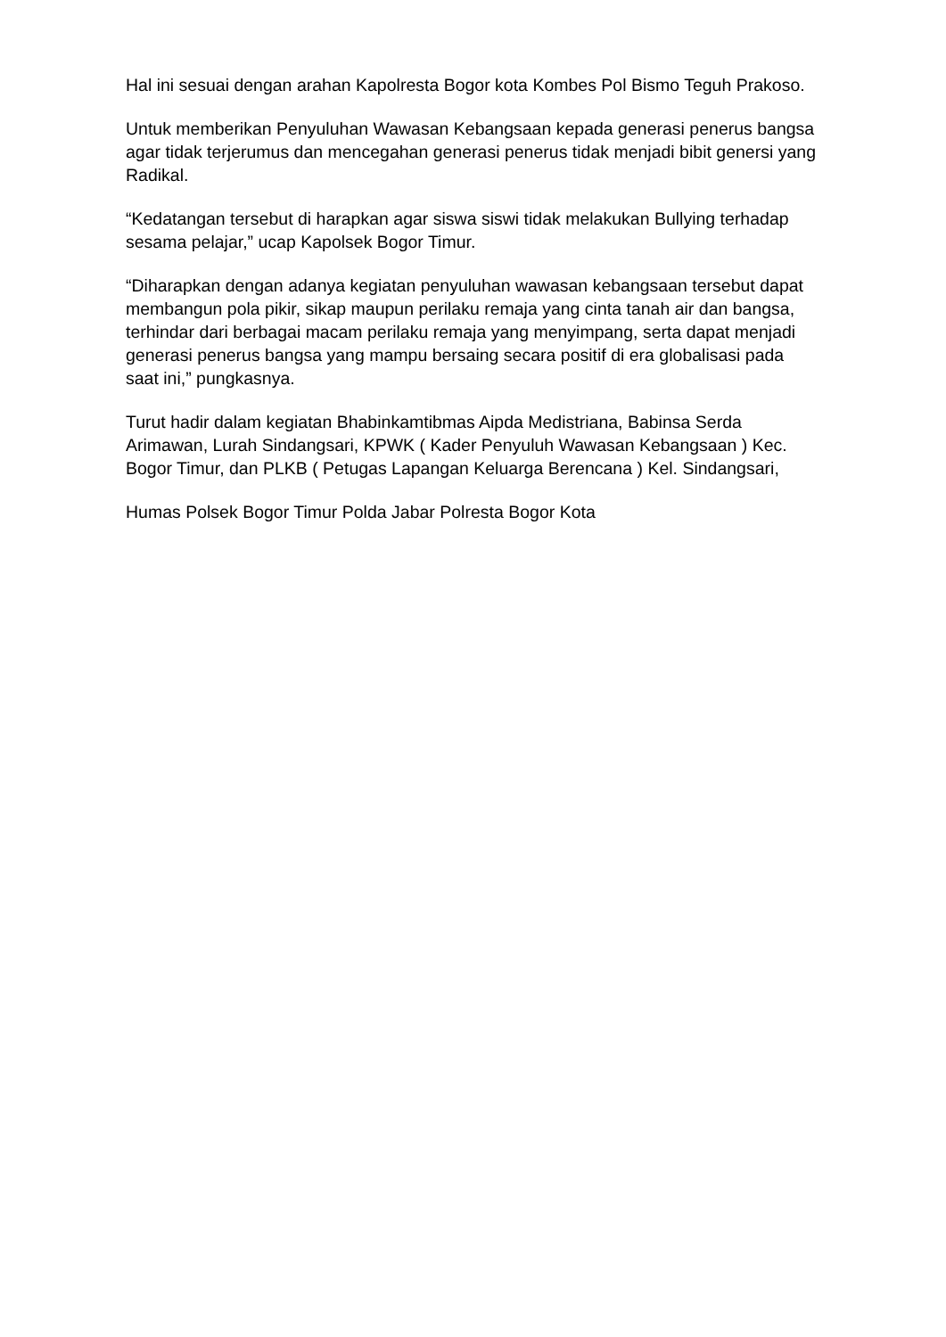Hal ini sesuai dengan arahan Kapolresta Bogor kota Kombes Pol Bismo Teguh Prakoso.
Untuk memberikan Penyuluhan Wawasan Kebangsaan kepada generasi penerus bangsa agar tidak terjerumus dan mencegahan generasi penerus tidak menjadi bibit genersi yang Radikal.
“Kedatangan tersebut di harapkan agar siswa siswi tidak melakukan Bullying terhadap sesama pelajar,” ucap Kapolsek Bogor Timur.
“Diharapkan dengan adanya kegiatan penyuluhan wawasan kebangsaan tersebut dapat membangun pola pikir, sikap maupun perilaku remaja yang cinta tanah air dan bangsa, terhindar dari berbagai macam perilaku remaja yang menyimpang, serta dapat menjadi generasi penerus bangsa yang mampu bersaing secara positif di era globalisasi pada saat ini,” pungkasnya.
Turut hadir dalam kegiatan Bhabinkamtibmas Aipda Medistriana, Babinsa Serda Arimawan, Lurah Sindangsari, KPWK ( Kader Penyuluh Wawasan Kebangsaan ) Kec. Bogor Timur, dan PLKB ( Petugas Lapangan Keluarga Berencana ) Kel. Sindangsari,
Humas Polsek Bogor Timur Polda Jabar Polresta Bogor Kota